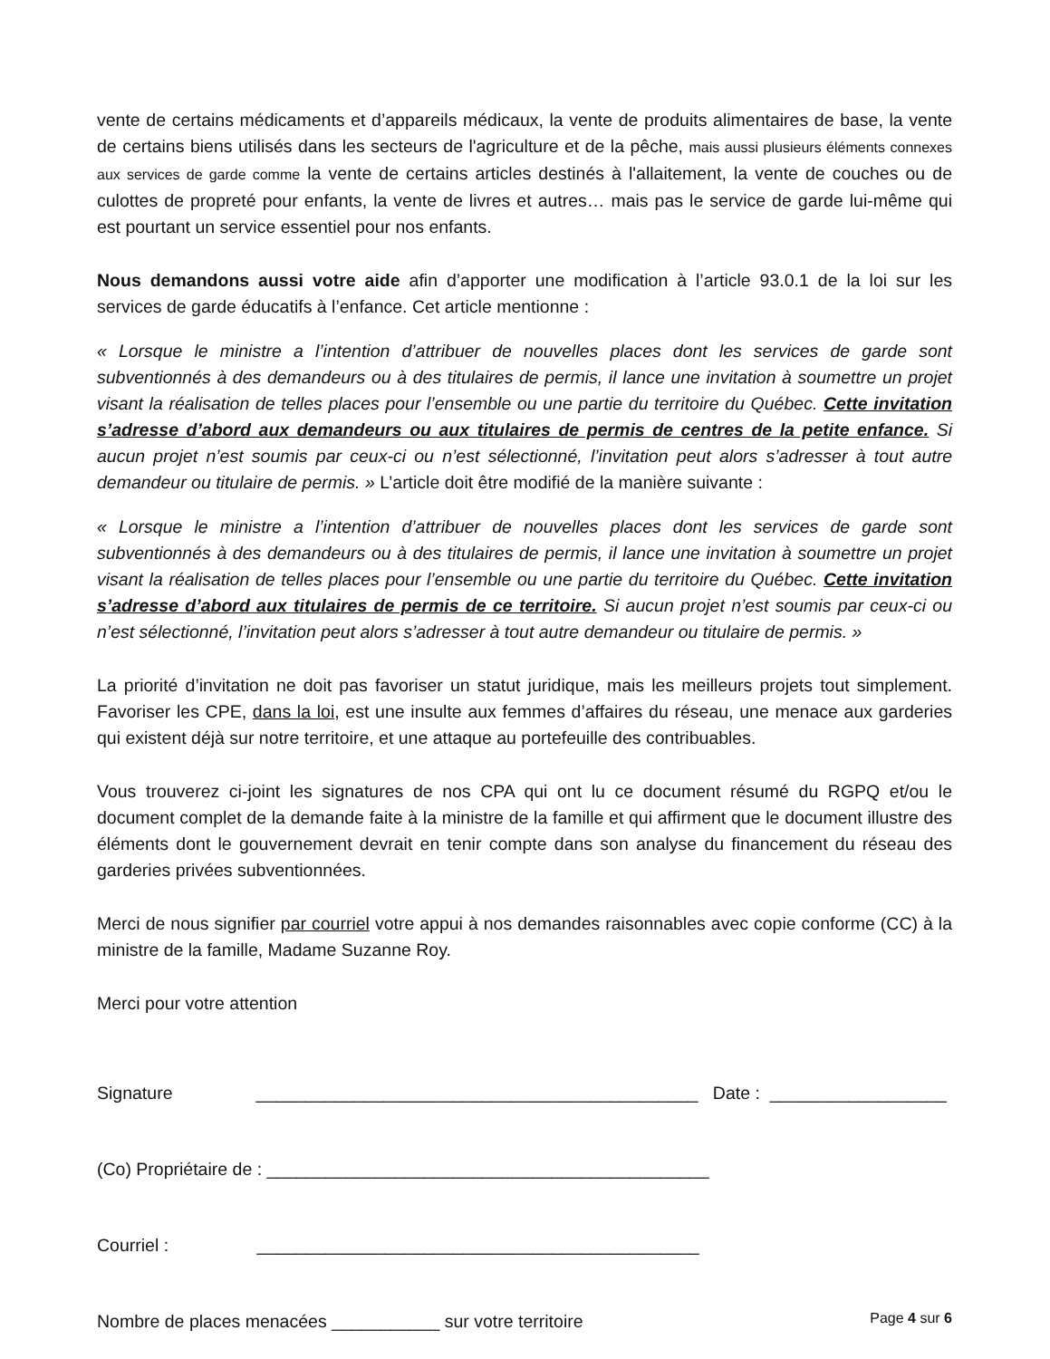vente de certains médicaments et d’appareils médicaux, la vente de produits alimentaires de base, la vente de certains biens utilisés dans les secteurs de l'agriculture et de la pêche, mais aussi plusieurs éléments connexes aux services de garde comme la vente de certains articles destinés à l'allaitement, la vente de couches ou de culottes de propreté pour enfants, la vente de livres et autres… mais pas le service de garde lui-même qui est pourtant un service essentiel pour nos enfants.
Nous demandons aussi votre aide afin d’apporter une modification à l’article 93.0.1 de la loi sur les services de garde éducatifs à l’enfance. Cet article mentionne :
« Lorsque le ministre a l’intention d’attribuer de nouvelles places dont les services de garde sont subventionnés à des demandeurs ou à des titulaires de permis, il lance une invitation à soumettre un projet visant la réalisation de telles places pour l’ensemble ou une partie du territoire du Québec. Cette invitation s’adresse d’abord aux demandeurs ou aux titulaires de permis de centres de la petite enfance. Si aucun projet n’est soumis par ceux-ci ou n’est sélectionné, l’invitation peut alors s’adresser à tout autre demandeur ou titulaire de permis. » L’article doit être modifié de la manière suivante :
« Lorsque le ministre a l’intention d’attribuer de nouvelles places dont les services de garde sont subventionnés à des demandeurs ou à des titulaires de permis, il lance une invitation à soumettre un projet visant la réalisation de telles places pour l’ensemble ou une partie du territoire du Québec. Cette invitation s’adresse d’abord aux titulaires de permis de ce territoire. Si aucun projet n’est soumis par ceux-ci ou n’est sélectionné, l’invitation peut alors s’adresser à tout autre demandeur ou titulaire de permis. »
La priorité d’invitation ne doit pas favoriser un statut juridique, mais les meilleurs projets tout simplement. Favoriser les CPE, dans la loi, est une insulte aux femmes d’affaires du réseau, une menace aux garderies qui existent déjà sur notre territoire, et une attaque au portefeuille des contribuables.
Vous trouverez ci-joint les signatures de nos CPA qui ont lu ce document résumé du RGPQ et/ou le document complet de la demande faite à la ministre de la famille et qui affirment que le document illustre des éléments dont le gouvernement devrait en tenir compte dans son analyse du financement du réseau des garderies privées subventionnées.
Merci de nous signifier par courriel votre appui à nos demandes raisonnables avec copie conforme (CC) à la ministre de la famille, Madame Suzanne Roy.
Merci pour votre attention
Signature _____________________________________________ Date : __________________
(Co) Propriétaire de : _____________________________________________
Courriel : _____________________________________________
Nombre de places menacées ___________ sur votre territoire
Page 4 sur 6